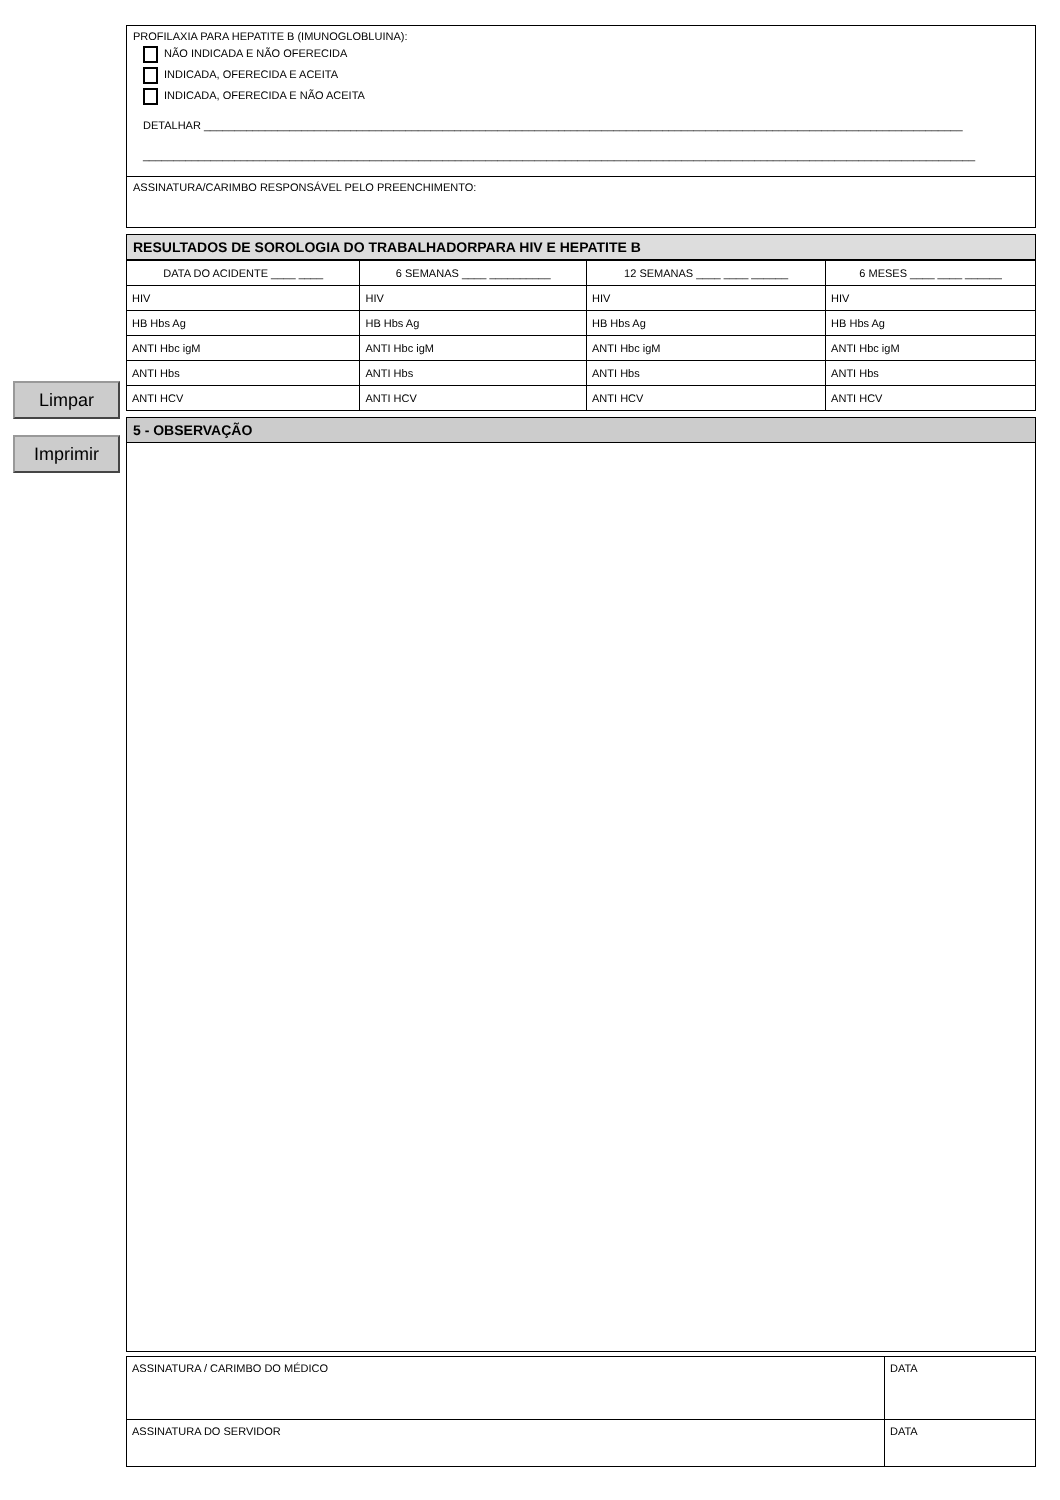Limpar
Imprimir
PROFILAXIA PARA HEPATITE B (IMUNOGLOBLUINA):
NÃO INDICADA E NÃO OFERECIDA
INDICADA, OFERECIDA E ACEITA
INDICADA, OFERECIDA E NÃO ACEITA
DETALHAR ____________________________________________________________________________________________________________________________
________________________________________________________________________________________________________________________________________
ASSINATURA/CARIMBO RESPONSÁVEL PELO PREENCHIMENTO:
RESULTADOS DE SOROLOGIA DO TRABALHADORPARA HIV E HEPATITE B
| DATA DO ACIDENTE ____ ____ | 6 SEMANAS ____ __________ | 12 SEMANAS ____ ____ ______ | 6 MESES ____ ____ ______ |
| HIV | HIV | HIV | HIV |
| HB Hbs Ag | HB Hbs Ag | HB Hbs Ag | HB Hbs Ag |
| ANTI Hbc igM | ANTI Hbc igM | ANTI Hbc igM | ANTI Hbc igM |
| ANTI Hbs | ANTI Hbs | ANTI Hbs | ANTI Hbs |
| ANTI HCV | ANTI HCV | ANTI HCV | ANTI HCV |
5 - OBSERVAÇÃO
| ASSINATURA / CARIMBO DO MÉDICO | DATA |
| ASSINATURA DO SERVIDOR | DATA |